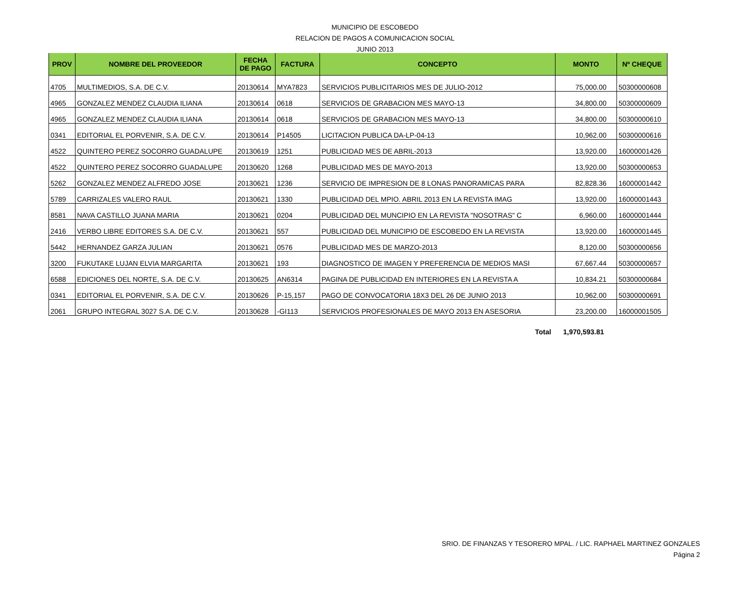MUNICIPIO DE ESCOBEDO
RELACION DE PAGOS A COMUNICACION SOCIAL
JUNIO 2013
| PROV | NOMBRE DEL PROVEEDOR | FECHA DE PAGO | FACTURA | CONCEPTO | MONTO | Nº CHEQUE |
| --- | --- | --- | --- | --- | --- | --- |
| 4705 | MULTIMEDIOS, S.A. DE C.V. | 20130614 | MYA7823 | SERVICIOS PUBLICITARIOS MES DE JULIO-2012 | 75,000.00 | 50300000608 |
| 4965 | GONZALEZ MENDEZ CLAUDIA ILIANA | 20130614 | 0618 | SERVICIOS DE GRABACION MES MAYO-13 | 34,800.00 | 50300000609 |
| 4965 | GONZALEZ MENDEZ CLAUDIA ILIANA | 20130614 | 0618 | SERVICIOS DE GRABACION MES MAYO-13 | 34,800.00 | 50300000610 |
| 0341 | EDITORIAL EL PORVENIR, S.A. DE C.V. | 20130614 | P14505 | LICITACION PUBLICA DA-LP-04-13 | 10,962.00 | 50300000616 |
| 4522 | QUINTERO PEREZ SOCORRO GUADALUPE | 20130619 | 1251 | PUBLICIDAD MES DE ABRIL-2013 | 13,920.00 | 16000001426 |
| 4522 | QUINTERO PEREZ SOCORRO GUADALUPE | 20130620 | 1268 | PUBLICIDAD MES DE MAYO-2013 | 13,920.00 | 50300000653 |
| 5262 | GONZALEZ MENDEZ ALFREDO JOSE | 20130621 | 1236 | SERVICIO DE IMPRESION DE 8 LONAS PANORAMICAS PARA | 82,828.36 | 16000001442 |
| 5789 | CARRIZALES VALERO RAUL | 20130621 | 1330 | PUBLICIDAD DEL MPIO. ABRIL 2013 EN LA REVISTA IMAG | 13,920.00 | 16000001443 |
| 8581 | NAVA CASTILLO JUANA MARIA | 20130621 | 0204 | PUBLICIDAD DEL MUNCIPIO EN LA REVISTA "NOSOTRAS" C | 6,960.00 | 16000001444 |
| 2416 | VERBO LIBRE EDITORES S.A. DE C.V. | 20130621 | 557 | PUBLICIDAD DEL MUNICIPIO DE ESCOBEDO EN LA REVISTA | 13,920.00 | 16000001445 |
| 5442 | HERNANDEZ GARZA JULIAN | 20130621 | 0576 | PUBLICIDAD MES DE MARZO-2013 | 8,120.00 | 50300000656 |
| 3200 | FUKUTAKE LUJAN ELVIA MARGARITA | 20130621 | 193 | DIAGNOSTICO DE IMAGEN Y PREFERENCIA DE MEDIOS MASI | 67,667.44 | 50300000657 |
| 6588 | EDICIONES DEL NORTE, S.A. DE C.V. | 20130625 | AN6314 | PAGINA DE PUBLICIDAD EN INTERIORES EN LA REVISTA A | 10,834.21 | 50300000684 |
| 0341 | EDITORIAL EL PORVENIR, S.A. DE C.V. | 20130626 | P-15,157 | PAGO DE CONVOCATORIA 18X3 DEL 26 DE JUNIO 2013 | 10,962.00 | 50300000691 |
| 2061 | GRUPO INTEGRAL 3027 S.A. DE C.V. | 20130628 | -GI113 | SERVICIOS PROFESIONALES DE MAYO 2013 EN ASESORIA | 23,200.00 | 16000001505 |
Total 1,970,593.81
SRIO. DE FINANZAS Y TESORERO MPAL. / LIC. RAPHAEL MARTINEZ GONZALES
Página 2